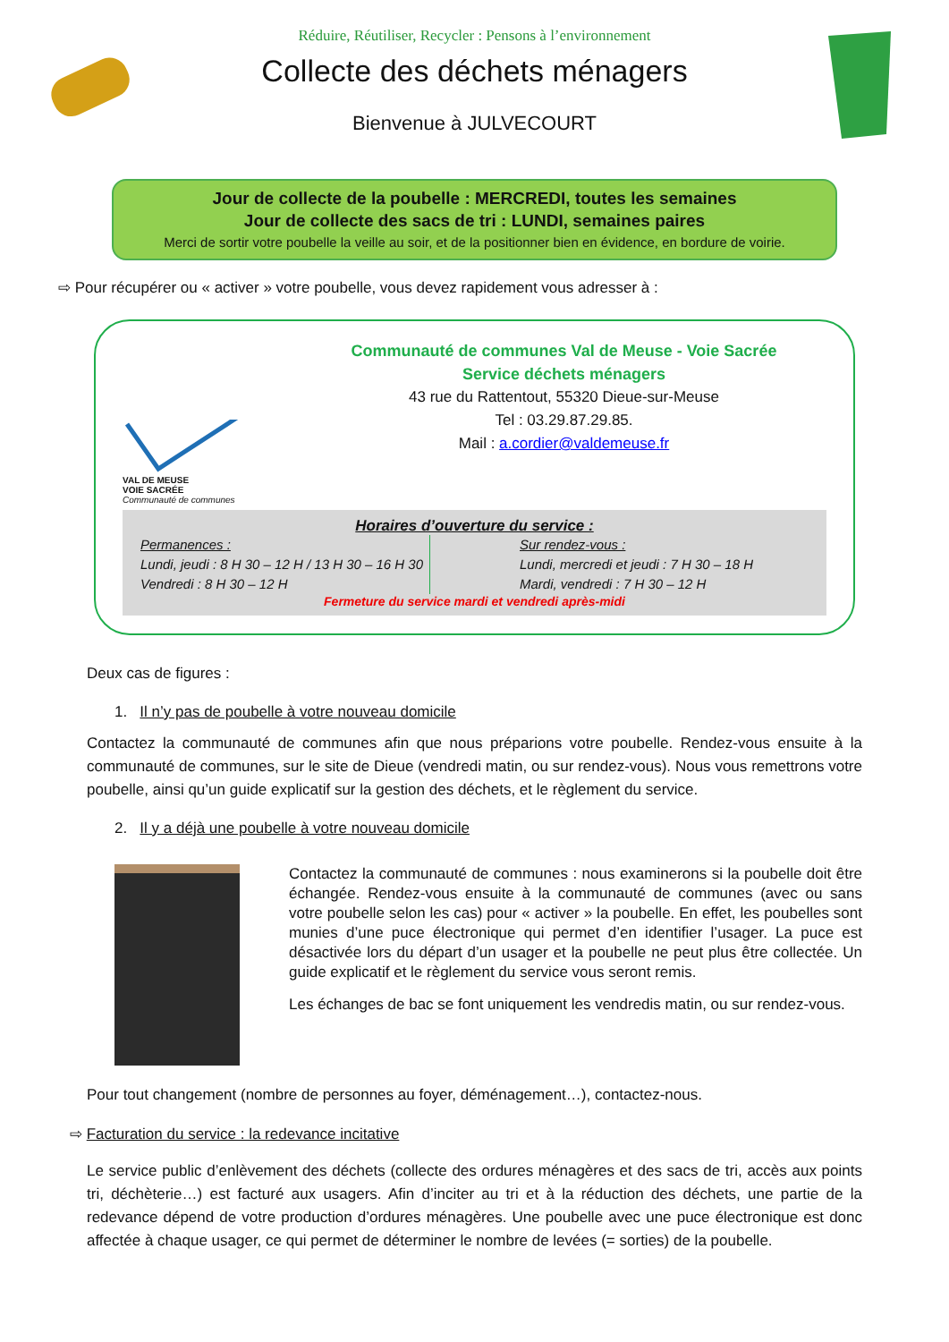Réduire, Réutiliser, Recycler : Pensons à l’environnement
Collecte des déchets ménagers
Bienvenue à JULVECOURT
Jour de collecte de la poubelle : MERCREDI, toutes les semaines
Jour de collecte des sacs de tri : LUNDI, semaines paires
Merci de sortir votre poubelle la veille au soir, et de la positionner bien en évidence, en bordure de voirie.
⇨ Pour récupérer ou « activer » votre poubelle, vous devez rapidement vous adresser à :
VAL DE MEUSE
VOIE SACRÉE
Communauté de communes
Communauté de communes Val de Meuse - Voie Sacrée
Service déchets ménagers
43 rue du Rattentout, 55320 Dieue-sur-Meuse
Tel : 03.29.87.29.85.
Mail : a.cordier@valdemeuse.fr
Horaires d’ouverture du service :
Permanences :
Lundi, jeudi : 8 H 30 – 12 H / 13 H 30 – 16 H 30
Vendredi : 8 H 30 – 12 H
Sur rendez-vous :
Lundi, mercredi et jeudi : 7 H 30 – 18 H
Mardi, vendredi : 7 H 30 – 12 H
Fermeture du service mardi et vendredi après-midi
Deux cas de figures :
1. Il n’y pas de poubelle à votre nouveau domicile
Contactez la communauté de communes afin que nous préparions votre poubelle. Rendez-vous ensuite à la communauté de communes, sur le site de Dieue (vendredi matin, ou sur rendez-vous). Nous vous remettrons votre poubelle, ainsi qu’un guide explicatif sur la gestion des déchets, et le règlement du service.
2. Il y a déjà une poubelle à votre nouveau domicile
Contactez la communauté de communes : nous examinerons si la poubelle doit être échangée. Rendez-vous ensuite à la communauté de communes (avec ou sans votre poubelle selon les cas) pour « activer » la poubelle. En effet, les poubelles sont munies d’une puce électronique qui permet d’en identifier l’usager. La puce est désactivée lors du départ d’un usager et la poubelle ne peut plus être collectée. Un guide explicatif et le règlement du service vous seront remis.
Les échanges de bac se font uniquement les vendredis matin, ou sur rendez-vous.
Pour tout changement (nombre de personnes au foyer, déménagement…), contactez-nous.
⇨ Facturation du service : la redevance incitative
Le service public d’enlèvement des déchets (collecte des ordures ménagères et des sacs de tri, accès aux points tri, déchèterie…) est facturé aux usagers. Afin d’inciter au tri et à la réduction des déchets, une partie de la redevance dépend de votre production d’ordures ménagères. Une poubelle avec une puce électronique est donc affectée à chaque usager, ce qui permet de déterminer le nombre de levées (= sorties) de la poubelle.